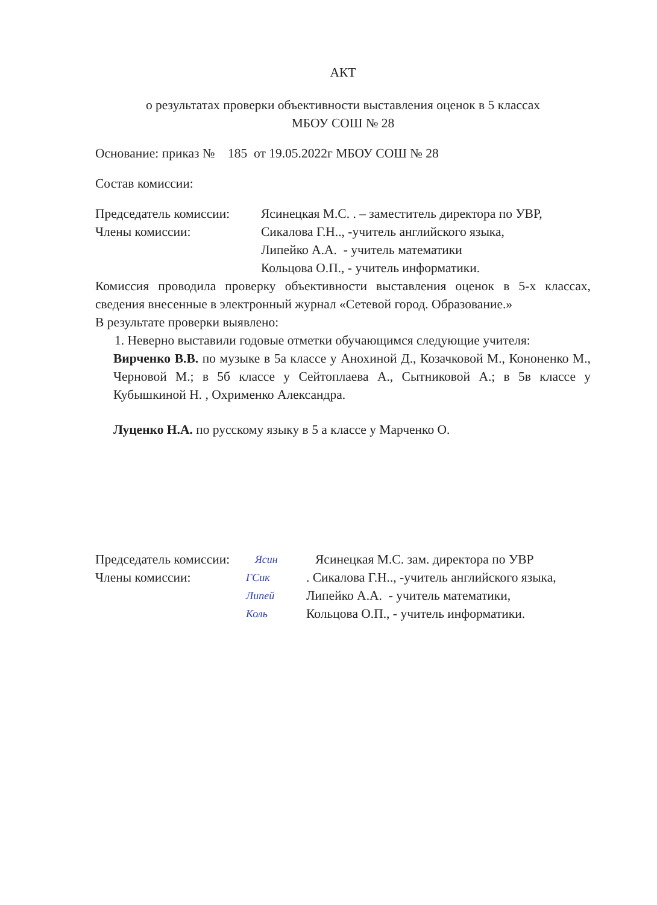АКТ
о результатах проверки объективности выставления оценок в 5 классах
МБОУ СОШ № 28
Основание: приказ № 185 от 19.05.2022г МБОУ СОШ № 28
Состав комиссии:
Председатель комиссии: Ясинецкая М.С. . – заместитель директора по УВР,
Члены комиссии: Сикалова Г.Н.., -учитель английского языка,
Липейко А.А. - учитель математики
Кольцова О.П., - учитель информатики.
Комиссия проводила проверку объективности выставления оценок в 5-х классах, сведения внесенные в электронный журнал «Сетевой город. Образование.»
В результате проверки выявлено:
1. Неверно выставили годовые отметки обучающимся следующие учителя:
Вирченко В.В. по музыке в 5а классе у Анохиной Д., Козачковой М., Кононенко М., Черновой М.; в 5б классе у Сейтоплаева А., Сытниковой А.; в 5в классе у Кубышкиной Н. , Охрименко Александра.
Луценко Н.А. по русскому языку в 5 а классе у Марченко О.
Председатель комиссии: Ясин Ясинецкая М.С. зам. директора по УВР
Члены комиссии: ГСик. Сикалова Г.Н.., -учитель английского языка,
Липей Липейко А.А. - учитель математики,
Коль Кольцова О.П., - учитель информатики.